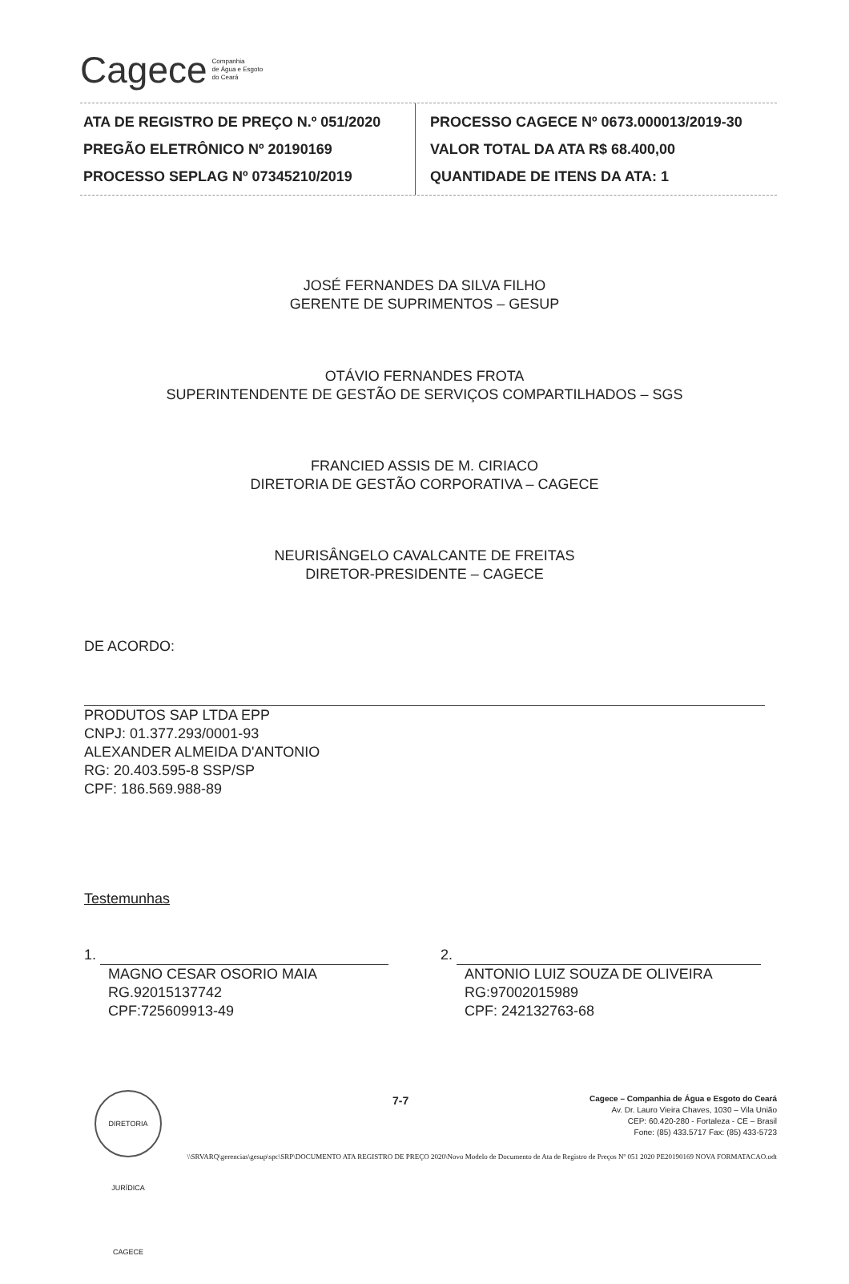Cagece Companhia
de Água e Esgoto
do Ceará
ATA DE REGISTRO DE PREÇO N.º 051/2020
PREGÃO ELETRÔNICO Nº 20190169
PROCESSO SEPLAG Nº 07345210/2019
PROCESSO CAGECE Nº 0673.000013/2019-30
VALOR TOTAL DA ATA R$ 68.400,00
QUANTIDADE DE ITENS DA ATA: 1
JOSÉ FERNANDES DA SILVA FILHO
GERENTE DE SUPRIMENTOS – GESUP
OTÁVIO FERNANDES FROTA
SUPERINTENDENTE DE GESTÃO DE SERVIÇOS COMPARTILHADOS – SGS
FRANCIED ASSIS DE M. CIRIACO
DIRETORIA DE GESTÃO CORPORATIVA – CAGECE
NEURISÂNGELO CAVALCANTE DE FREITAS
DIRETOR-PRESIDENTE – CAGECE
DE ACORDO:
PRODUTOS SAP LTDA EPP
CNPJ: 01.377.293/0001-93
ALEXANDER ALMEIDA D'ANTONIO
RG: 20.403.595-8 SSP/SP
CPF: 186.569.988-89
Testemunhas
1.
MAGNO CESAR OSORIO MAIA
RG.92015137742
CPF:725609913-49
2.
ANTONIO LUIZ SOUZA DE OLIVEIRA
RG:97002015989
CPF: 242132763-68
DIRETORIA JURÍDICA CAGECE
7-7
Cagece – Companhia de Água e Esgoto do Ceará
Av. Dr. Lauro Vieira Chaves, 1030 – Vila União
CEP: 60.420-280 - Fortaleza - CE – Brasil
Fone: (85) 433.5717 Fax: (85) 433-5723
\\SRVARQ\gerencias\gesup\spc\SRP\DOCUMENTO ATA REGISTRO DE PREÇO 2020\Novo Modelo de Documento de Ata de Registro de Preços Nº 051 2020 PE20190169 NOVA FORMATACAO.odt